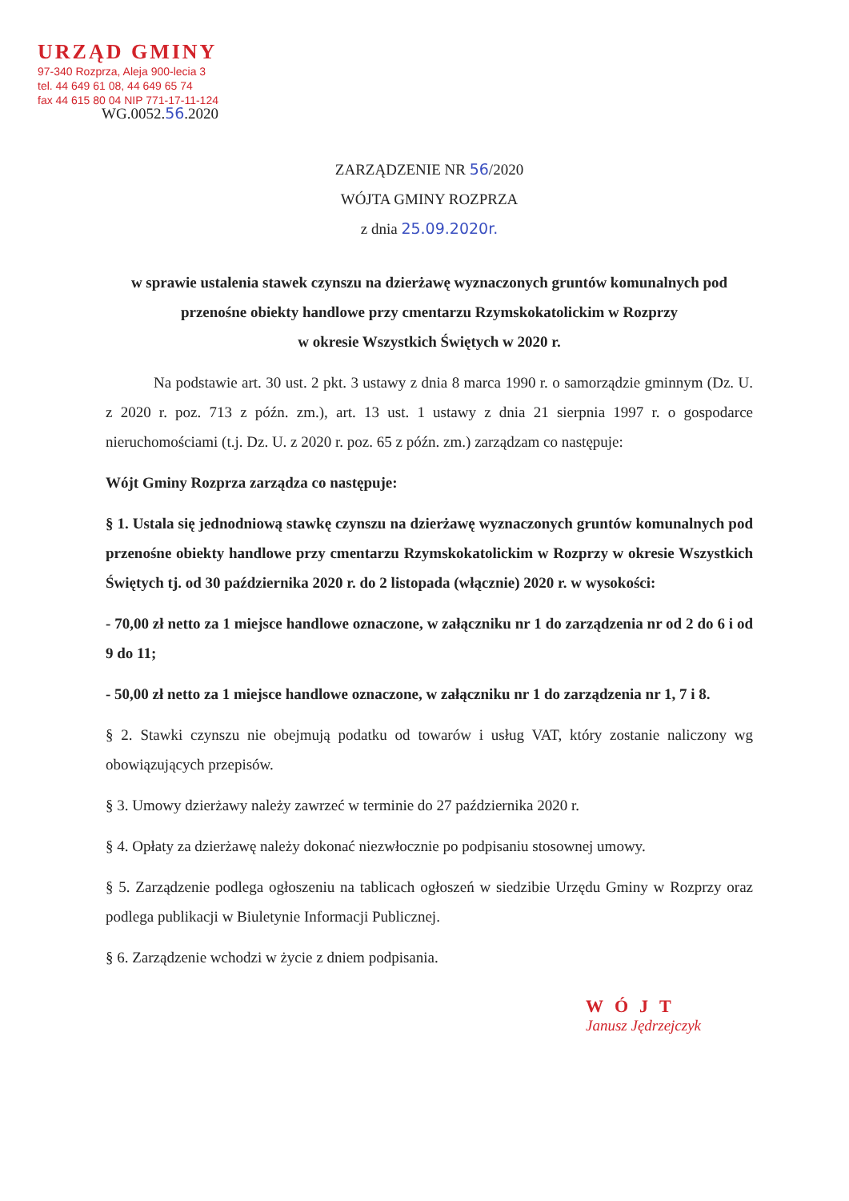URZĄD GMINY
97-340 Rozprza, Aleja 900-lecia 3
tel. 44 649 61 08, 44 649 65 74
fax 44 615 80 04 NIP 771-17-11-124
WG.0052.56.2020
ZARZĄDZENIE NR 56/2020
WÓJTA GMINY ROZPRZA
z dnia 25.09.2020r.
w sprawie ustalenia stawek czynszu na dzierżawę wyznaczonych gruntów komunalnych pod przenośne obiekty handlowe przy cmentarzu Rzymskokatolickim w Rozprzy
w okresie Wszystkich Świętych w 2020 r.
Na podstawie art. 30 ust. 2 pkt. 3 ustawy z dnia 8 marca 1990 r. o samorządzie gminnym (Dz. U. z 2020 r. poz. 713 z późn. zm.), art. 13 ust. 1 ustawy z dnia 21 sierpnia 1997 r. o gospodarce nieruchomościami (t.j. Dz. U. z 2020 r. poz. 65 z późn. zm.) zarządzam co następuje:
Wójt Gminy Rozprza zarządza co następuje:
§ 1. Ustala się jednodniową stawkę czynszu na dzierżawę wyznaczonych gruntów komunalnych pod przenośne obiekty handlowe przy cmentarzu Rzymskokatolickim w Rozprzy w okresie Wszystkich Świętych tj. od 30 października 2020 r. do 2 listopada (włącznie) 2020 r. w wysokości:
- 70,00 zł netto za 1 miejsce handlowe oznaczone, w załączniku nr 1 do zarządzenia nr od 2 do 6 i od 9 do 11;
- 50,00 zł netto za 1 miejsce handlowe oznaczone, w załączniku nr 1 do zarządzenia nr 1, 7 i 8.
§ 2. Stawki czynszu nie obejmują podatku od towarów i usług VAT, który zostanie naliczony wg obowiązujących przepisów.
§ 3. Umowy dzierżawy należy zawrzeć w terminie do 27 października 2020 r.
§ 4. Opłaty za dzierżawę należy dokonać niezwłocznie po podpisaniu stosownej umowy.
§ 5. Zarządzenie podlega ogłoszeniu na tablicach ogłoszeń w siedzibie Urzędu Gminy w Rozprzy oraz podlega publikacji w Biuletynie Informacji Publicznej.
§ 6. Zarządzenie wchodzi w życie z dniem podpisania.
WÓJT
Janusz Jędrzejczyk